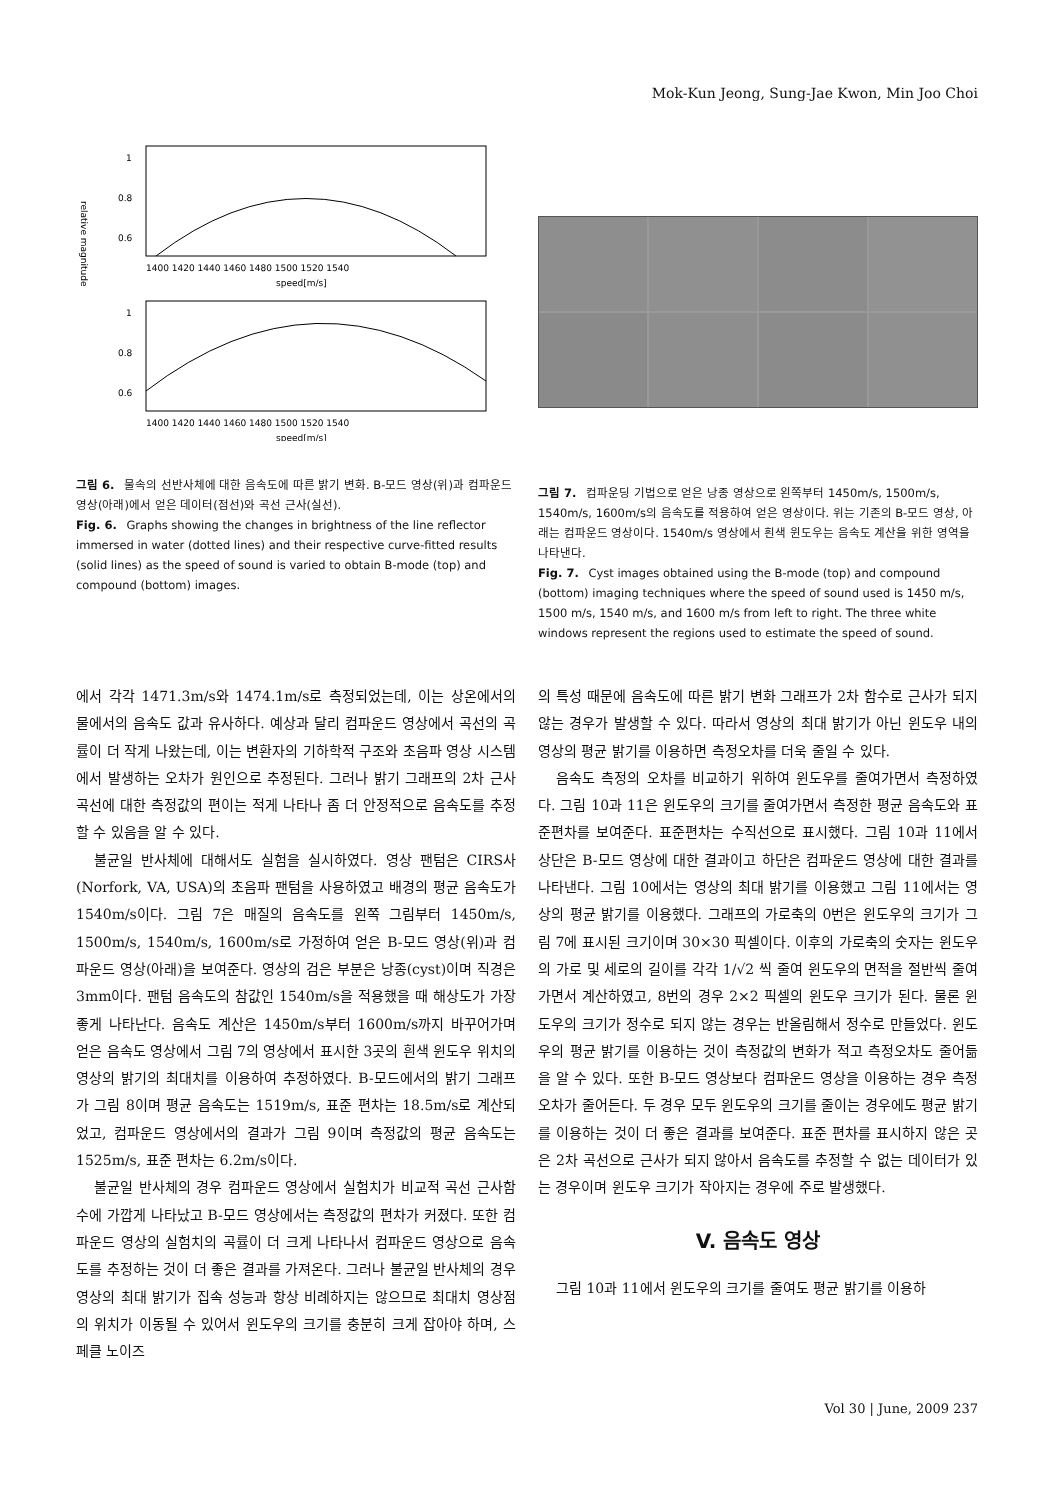Mok-Kun Jeong, Sung-Jae Kwon, Min Joo Choi
1
0.8
0.6
1400 1420 1440 1460 1480 1500 1520 1540
speed[m/s]
1
0.8
0.6
1400 1420 1440 1460 1480 1500 1520 1540
speed[m/s]
relative magnitude
그림 6. 물속의 선반사체에 대한 음속도에 따른 밝기 변화. B-모드 영상(위)과 컴파운드 영상(아래)에서 얻은 데이터(점선)와 곡선 근사(실선).
Fig. 6. Graphs showing the changes in brightness of the line reflector immersed in water (dotted lines) and their respective curve-fitted results (solid lines) as the speed of sound is varied to obtain B-mode (top) and compound (bottom) images.
그림 7. 컴파운딩 기법으로 얻은 낭종 영상으로 왼쪽부터 1450m/s, 1500m/s, 1540m/s, 1600m/s의 음속도를 적용하여 얻은 영상이다. 위는 기존의 B-모드 영상, 아래는 컴파운드 영상이다. 1540m/s 영상에서 흰색 윈도우는 음속도 계산을 위한 영역을 나타낸다.
Fig. 7. Cyst images obtained using the B-mode (top) and compound (bottom) imaging techniques where the speed of sound used is 1450 m/s, 1500 m/s, 1540 m/s, and 1600 m/s from left to right. The three white windows represent the regions used to estimate the speed of sound.
에서 각각 1471.3m/s와 1474.1m/s로 측정되었는데, 이는 상온에서의 물에서의 음속도 값과 유사하다. 예상과 달리 컴파운드 영상에서 곡선의 곡률이 더 작게 나왔는데, 이는 변환자의 기하학적 구조와 초음파 영상 시스템에서 발생하는 오차가 원인으로 추정된다. 그러나 밝기 그래프의 2차 근사곡선에 대한 측정값의 편이는 적게 나타나 좀 더 안정적으로 음속도를 추정할 수 있음을 알 수 있다.
불균일 반사체에 대해서도 실험을 실시하였다. 영상 팬텀은 CIRS사(Norfork, VA, USA)의 초음파 팬텀을 사용하였고 배경의 평균 음속도가 1540m/s이다. 그림 7은 매질의 음속도를 왼쪽 그림부터 1450m/s, 1500m/s, 1540m/s, 1600m/s로 가정하여 얻은 B-모드 영상(위)과 컴파운드 영상(아래)을 보여준다. 영상의 검은 부분은 낭종(cyst)이며 직경은 3mm이다. 팬텀 음속도의 참값인 1540m/s을 적용했을 때 해상도가 가장 좋게 나타난다. 음속도 계산은 1450m/s부터 1600m/s까지 바꾸어가며 얻은 음속도 영상에서 그림 7의 영상에서 표시한 3곳의 흰색 윈도우 위치의 영상의 밝기의 최대치를 이용하여 추정하였다. B-모드에서의 밝기 그래프가 그림 8이며 평균 음속도는 1519m/s, 표준 편차는 18.5m/s로 계산되었고, 컴파운드 영상에서의 결과가 그림 9이며 측정값의 평균 음속도는 1525m/s, 표준 편차는 6.2m/s이다.
불균일 반사체의 경우 컴파운드 영상에서 실험치가 비교적 곡선 근사함수에 가깝게 나타났고 B-모드 영상에서는 측정값의 편차가 커졌다. 또한 컴파운드 영상의 실험치의 곡률이 더 크게 나타나서 컴파운드 영상으로 음속도를 추정하는 것이 더 좋은 결과를 가져온다. 그러나 불균일 반사체의 경우 영상의 최대 밝기가 집속 성능과 항상 비례하지는 않으므로 최대치 영상점의 위치가 이동될 수 있어서 윈도우의 크기를 충분히 크게 잡아야 하며, 스페클 노이즈
의 특성 때문에 음속도에 따른 밝기 변화 그래프가 2차 함수로 근사가 되지 않는 경우가 발생할 수 있다. 따라서 영상의 최대 밝기가 아닌 윈도우 내의 영상의 평균 밝기를 이용하면 측정오차를 더욱 줄일 수 있다.
음속도 측정의 오차를 비교하기 위하여 윈도우를 줄여가면서 측정하였다. 그림 10과 11은 윈도우의 크기를 줄여가면서 측정한 평균 음속도와 표준편차를 보여준다. 표준편차는 수직선으로 표시했다. 그림 10과 11에서 상단은 B-모드 영상에 대한 결과이고 하단은 컴파운드 영상에 대한 결과를 나타낸다. 그림 10에서는 영상의 최대 밝기를 이용했고 그림 11에서는 영상의 평균 밝기를 이용했다. 그래프의 가로축의 0번은 윈도우의 크기가 그림 7에 표시된 크기이며 30×30 픽셀이다. 이후의 가로축의 숫자는 윈도우의 가로 및 세로의 길이를 각각 1/√2 씩 줄여 윈도우의 면적을 절반씩 줄여가면서 계산하였고, 8번의 경우 2×2 픽셀의 윈도우 크기가 된다. 물론 윈도우의 크기가 정수로 되지 않는 경우는 반올림해서 정수로 만들었다. 윈도우의 평균 밝기를 이용하는 것이 측정값의 변화가 적고 측정오차도 줄어듦을 알 수 있다. 또한 B-모드 영상보다 컴파운드 영상을 이용하는 경우 측정 오차가 줄어든다. 두 경우 모두 윈도우의 크기를 줄이는 경우에도 평균 밝기를 이용하는 것이 더 좋은 결과를 보여준다. 표준 편차를 표시하지 않은 곳은 2차 곡선으로 근사가 되지 않아서 음속도를 추정할 수 없는 데이터가 있는 경우이며 윈도우 크기가 작아지는 경우에 주로 발생했다.
V. 음속도 영상
그림 10과 11에서 윈도우의 크기를 줄여도 평균 밝기를 이용하
Vol 30 | June, 2009 237